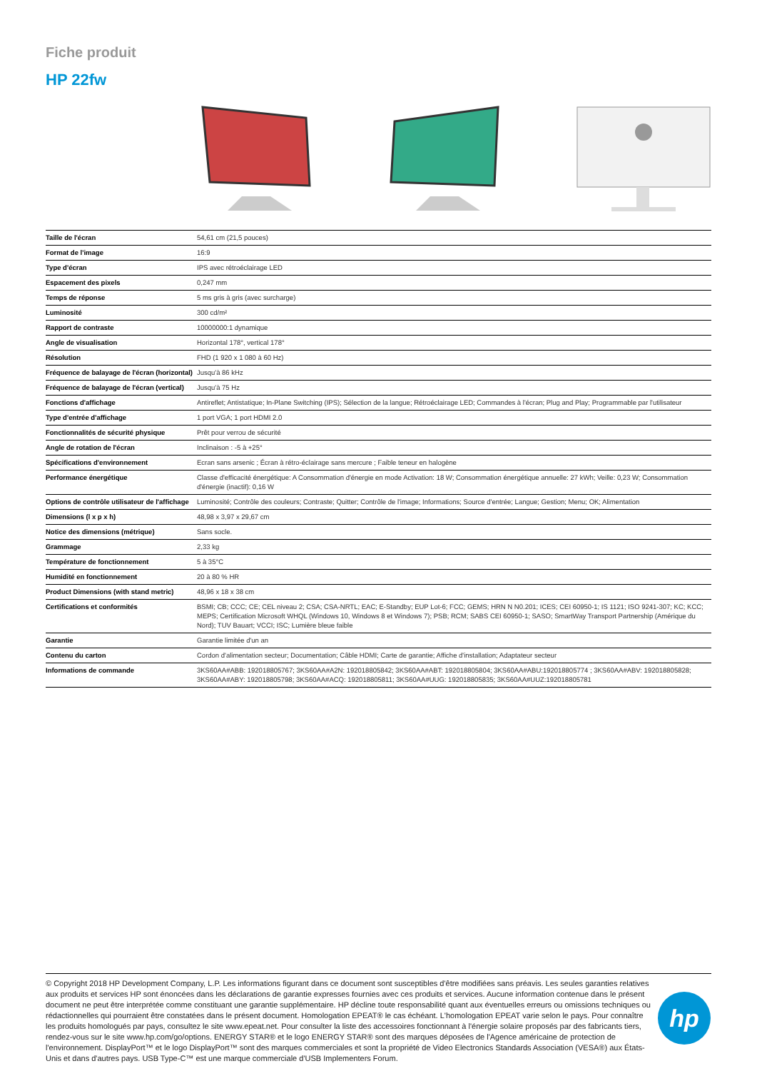Fiche produit
HP 22fw
| Taille de l'écran | 54,61 cm (21,5 pouces) |
| Format de l'image | 16:9 |
| Type d'écran | IPS avec rétroéclairage LED |
| Espacement des pixels | 0,247 mm |
| Temps de réponse | 5 ms gris à gris (avec surcharge) |
| Luminosité | 300 cd/m² |
| Rapport de contraste | 10000000:1 dynamique |
| Angle de visualisation | Horizontal 178°, vertical 178° |
| Résolution | FHD (1 920 x 1 080 à 60 Hz) |
| Fréquence de balayage de l'écran (horizontal) | Jusqu'à 86 kHz |
| Fréquence de balayage de l'écran (vertical) | Jusqu'à 75 Hz |
| Fonctions d'affichage | Antireflet; Antistatique; In-Plane Switching (IPS); Sélection de la langue; Rétroéclairage LED; Commandes à l'écran; Plug and Play; Programmable par l'utilisateur |
| Type d'entrée d'affichage | 1 port VGA; 1 port HDMI 2.0 |
| Fonctionnalités de sécurité physique | Prêt pour verrou de sécurité |
| Angle de rotation de l'écran | Inclinaison : -5 à +25° |
| Spécifications d'environnement | Ecran sans arsenic ; Écran à rétro-éclairage sans mercure ; Faible teneur en halogène |
| Performance énergétique | Classe d'efficacité énergétique: A Consommation d'énergie en mode Activation: 18 W; Consommation énergétique annuelle: 27 kWh; Veille: 0,23 W; Consommation d'énergie (inactif): 0,16 W |
| Options de contrôle utilisateur de l'affichage | Luminosité; Contrôle des couleurs; Contraste; Quitter; Contrôle de l'image; Informations; Source d'entrée; Langue; Gestion; Menu; OK; Alimentation |
| Dimensions (l x p x h) | 48,98 x 3,97 x 29,67 cm |
| Notice des dimensions (métrique) | Sans socle. |
| Grammage | 2,33 kg |
| Température de fonctionnement | 5 à 35°C |
| Humidité en fonctionnement | 20 à 80 % HR |
| Product Dimensions (with stand metric) | 48,96 x 18 x 38 cm |
| Certifications et conformités | BSMI; CB; CCC; CE; CEL niveau 2; CSA; CSA-NRTL; EAC; E-Standby; EUP Lot-6; FCC; GEMS; HRN N N0.201; ICES; CEI 60950-1; IS 1121; ISO 9241-307; KC; KCC; MEPS; Certification Microsoft WHQL (Windows 10, Windows 8 et Windows 7); PSB; RCM; SABS CEI 60950-1; SASO; SmartWay Transport Partnership (Amérique du Nord); TUV Bauart; VCCI; ISC; Lumière bleue faible |
| Garantie | Garantie limitée d'un an |
| Contenu du carton | Cordon d'alimentation secteur; Documentation; Câble HDMI; Carte de garantie; Affiche d'installation; Adaptateur secteur |
| Informations de commande | 3KS60AA#ABB: 192018805767; 3KS60AA#A2N: 192018805842; 3KS60AA#ABT: 192018805804; 3KS60AA#ABU:192018805774 ; 3KS60AA#ABV: 192018805828; 3KS60AA#ABY: 192018805798; 3KS60AA#ACQ: 192018805811; 3KS60AA#UUG: 192018805835; 3KS60AA#UUZ:192018805781 |
© Copyright 2018 HP Development Company, L.P. Les informations figurant dans ce document sont susceptibles d'être modifiées sans préavis. Les seules garanties relatives aux produits et services HP sont énoncées dans les déclarations de garantie expresses fournies avec ces produits et services. Aucune information contenue dans le présent document ne peut être interprétée comme constituant une garantie supplémentaire. HP décline toute responsabilité quant aux éventuelles erreurs ou omissions techniques ou rédactionnelles qui pourraient être constatées dans le présent document. Homologation EPEAT® le cas échéant. L'homologation EPEAT varie selon le pays. Pour connaître les produits homologués par pays, consultez le site www.epeat.net. Pour consulter la liste des accessoires fonctionnant à l'énergie solaire proposés par des fabricants tiers, rendez-vous sur le site www.hp.com/go/options. ENERGY STAR® et le logo ENERGY STAR® sont des marques déposées de l'Agence américaine de protection de l'environnement. DisplayPort™ et le logo DisplayPort™ sont des marques commerciales et sont la propriété de Video Electronics Standards Association (VESA®) aux États-Unis et dans d'autres pays. USB Type-C™ est une marque commerciale d'USB Implementers Forum.
hp